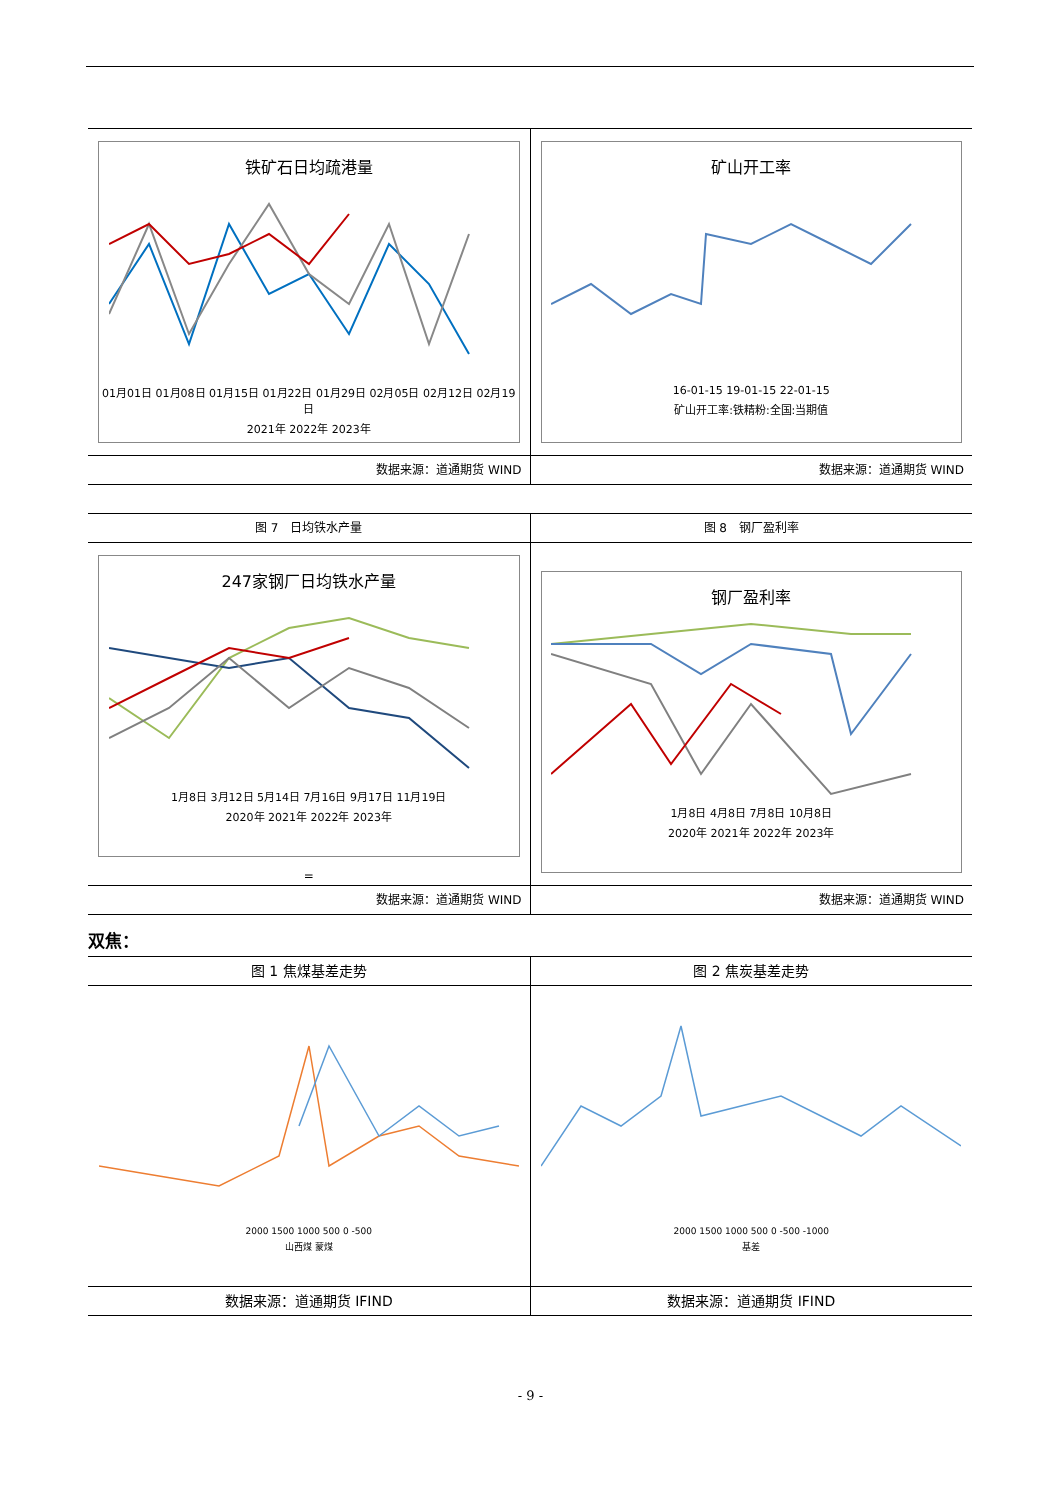| 铁矿石日均疏港量 01月01日 01月08日 01月15日 01月22日 01月29日 02月05日 02月12日 02月19日 2021年 2022年 2023年 | 矿山开工率 16-01-15 19-01-15 22-01-15 矿山开工率:铁精粉:全国:当期值 |
| 数据来源：道通期货 WIND | 数据来源：道通期货 WIND |
| 图 7 日均铁水产量 | 图 8 钢厂盈利率 |
| 247家钢厂日均铁水产量 1月8日 3月12日 5月14日 7月16日 9月17日 11月19日 2020年 2021年 2022年 2023年 = | 钢厂盈利率 1月8日 4月8日 7月8日 10月8日 2020年 2021年 2022年 2023年 |
| 数据来源：道通期货 WIND | 数据来源：道通期货 WIND |
双焦：
| 图 1 焦煤基差走势 | 图 2 焦炭基差走势 |
| 2000 1500 1000 500 0 -500 山西煤 蒙煤 | 2000 1500 1000 500 0 -500 -1000 基差 |
| 数据来源：道通期货 IFIND | 数据来源：道通期货 IFIND |
- 9 -